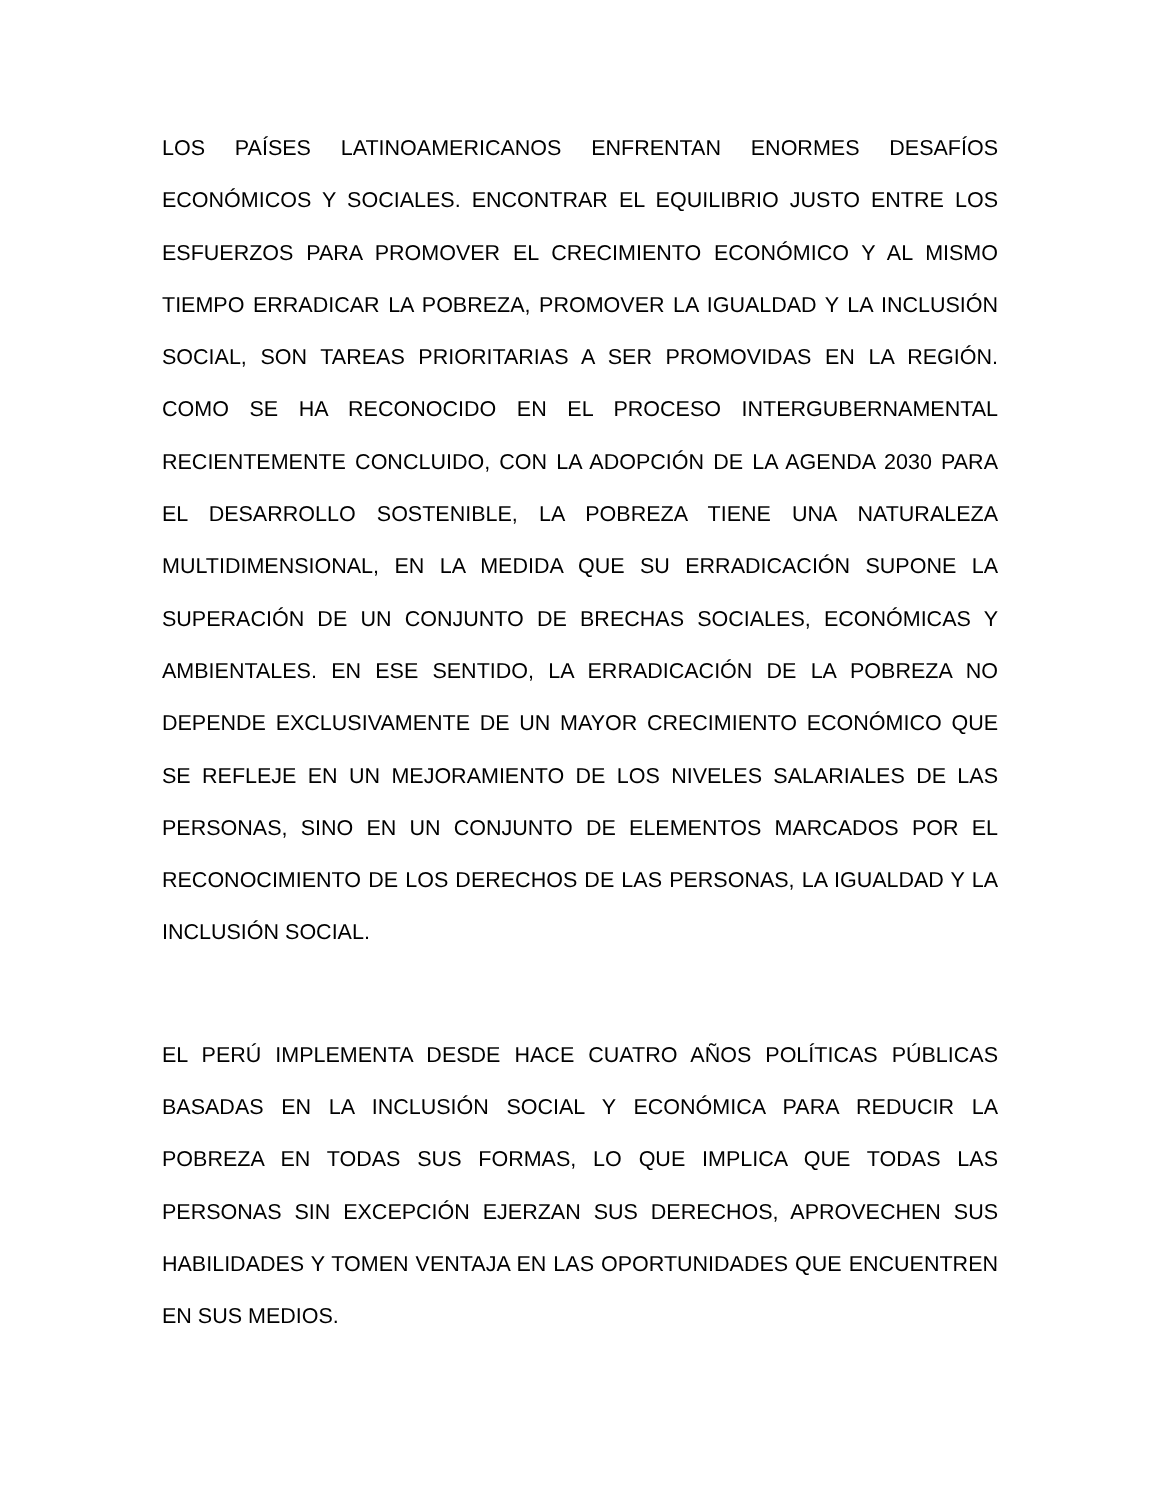LOS PAÍSES LATINOAMERICANOS ENFRENTAN ENORMES DESAFÍOS ECONÓMICOS Y SOCIALES. ENCONTRAR EL EQUILIBRIO JUSTO ENTRE LOS ESFUERZOS PARA PROMOVER EL CRECIMIENTO ECONÓMICO Y AL MISMO TIEMPO ERRADICAR LA POBREZA, PROMOVER LA IGUALDAD Y LA INCLUSIÓN SOCIAL, SON TAREAS PRIORITARIAS A SER PROMOVIDAS EN LA REGIÓN. COMO SE HA RECONOCIDO EN EL PROCESO INTERGUBERNAMENTAL RECIENTEMENTE CONCLUIDO, CON LA ADOPCIÓN DE LA AGENDA 2030 PARA EL DESARROLLO SOSTENIBLE, LA POBREZA TIENE UNA NATURALEZA MULTIDIMENSIONAL, EN LA MEDIDA QUE SU ERRADICACIÓN SUPONE LA SUPERACIÓN DE UN CONJUNTO DE BRECHAS SOCIALES, ECONÓMICAS Y AMBIENTALES. EN ESE SENTIDO, LA ERRADICACIÓN DE LA POBREZA NO DEPENDE EXCLUSIVAMENTE DE UN MAYOR CRECIMIENTO ECONÓMICO QUE SE REFLEJE EN UN MEJORAMIENTO DE LOS NIVELES SALARIALES DE LAS PERSONAS, SINO EN UN CONJUNTO DE ELEMENTOS MARCADOS POR EL RECONOCIMIENTO DE LOS DERECHOS DE LAS PERSONAS, LA IGUALDAD Y LA INCLUSIÓN SOCIAL.
EL PERÚ IMPLEMENTA DESDE HACE CUATRO AÑOS POLÍTICAS PÚBLICAS BASADAS EN LA INCLUSIÓN SOCIAL Y ECONÓMICA PARA REDUCIR LA POBREZA EN TODAS SUS FORMAS, LO QUE IMPLICA QUE TODAS LAS PERSONAS SIN EXCEPCIÓN EJERZAN SUS DERECHOS, APROVECHEN SUS HABILIDADES Y TOMEN VENTAJA EN LAS OPORTUNIDADES QUE ENCUENTREN EN SUS MEDIOS.